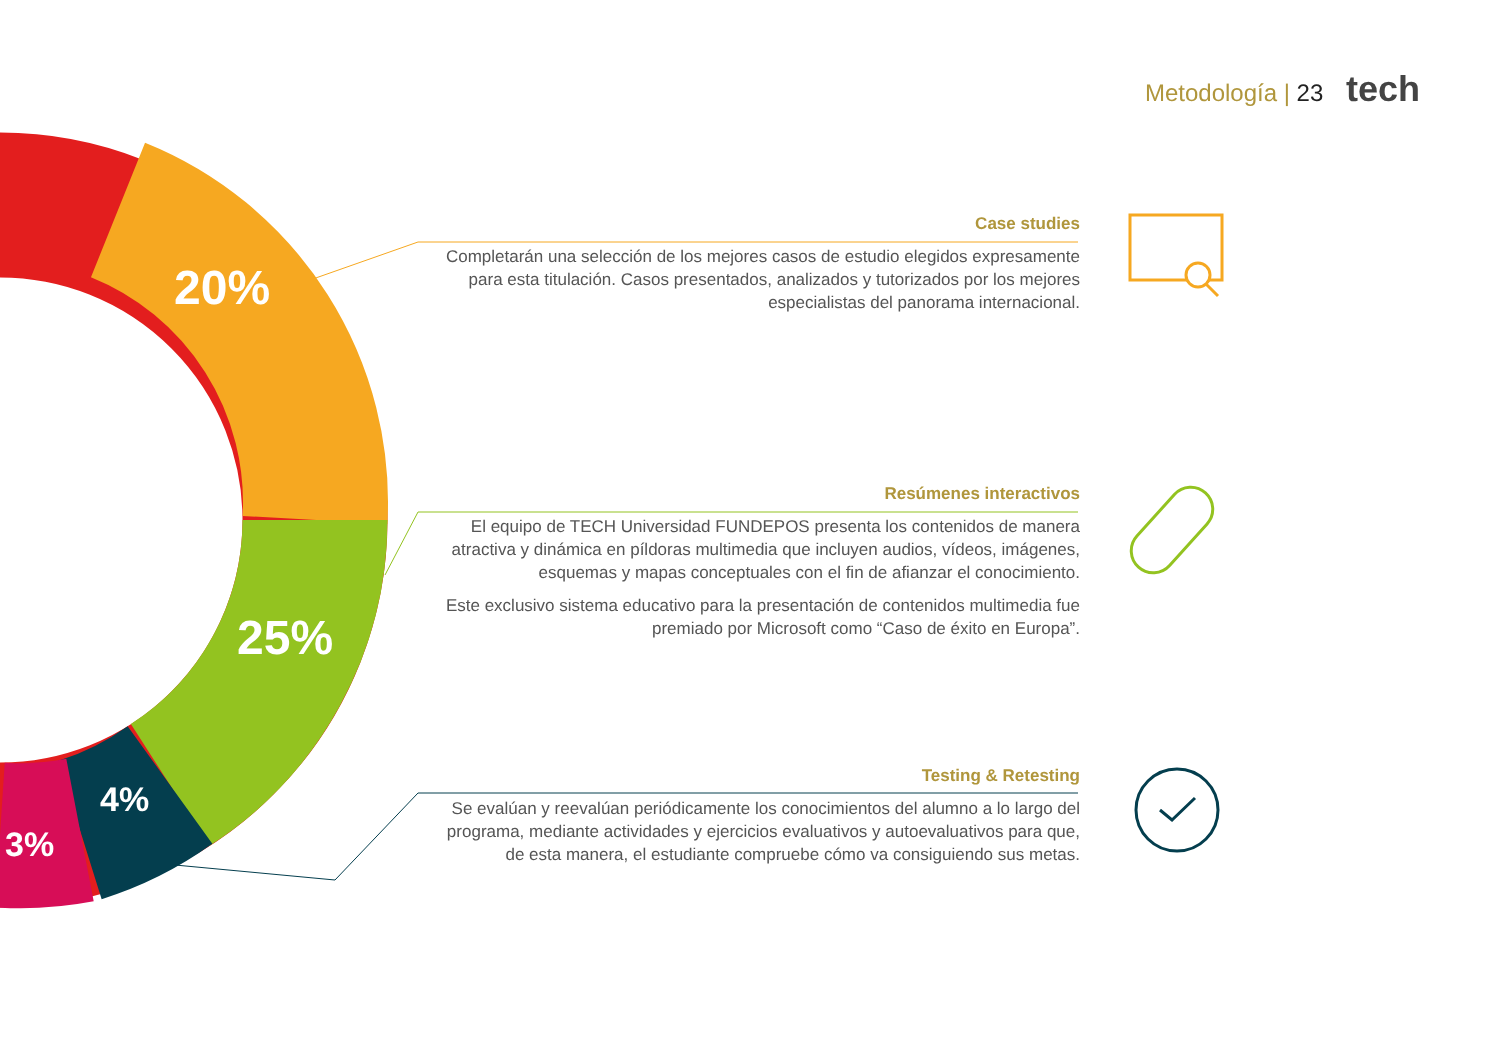Metodología | 23 tech
20%
25%
4%
3%
Case studies
Completarán una selección de los mejores casos de estudio elegidos expresamente para esta titulación. Casos presentados, analizados y tutorizados por los mejores especialistas del panorama internacional.
Resúmenes interactivos
El equipo de TECH Universidad FUNDEPOS presenta los contenidos de manera atractiva y dinámica en píldoras multimedia que incluyen audios, vídeos, imágenes, esquemas y mapas conceptuales con el fin de afianzar el conocimiento.
Este exclusivo sistema educativo para la presentación de contenidos multimedia fue premiado por Microsoft como “Caso de éxito en Europa”.
Testing & Retesting
Se evalúan y reevalúan periódicamente los conocimientos del alumno a lo largo del programa, mediante actividades y ejercicios evaluativos y autoevaluativos para que, de esta manera, el estudiante compruebe cómo va consiguiendo sus metas.